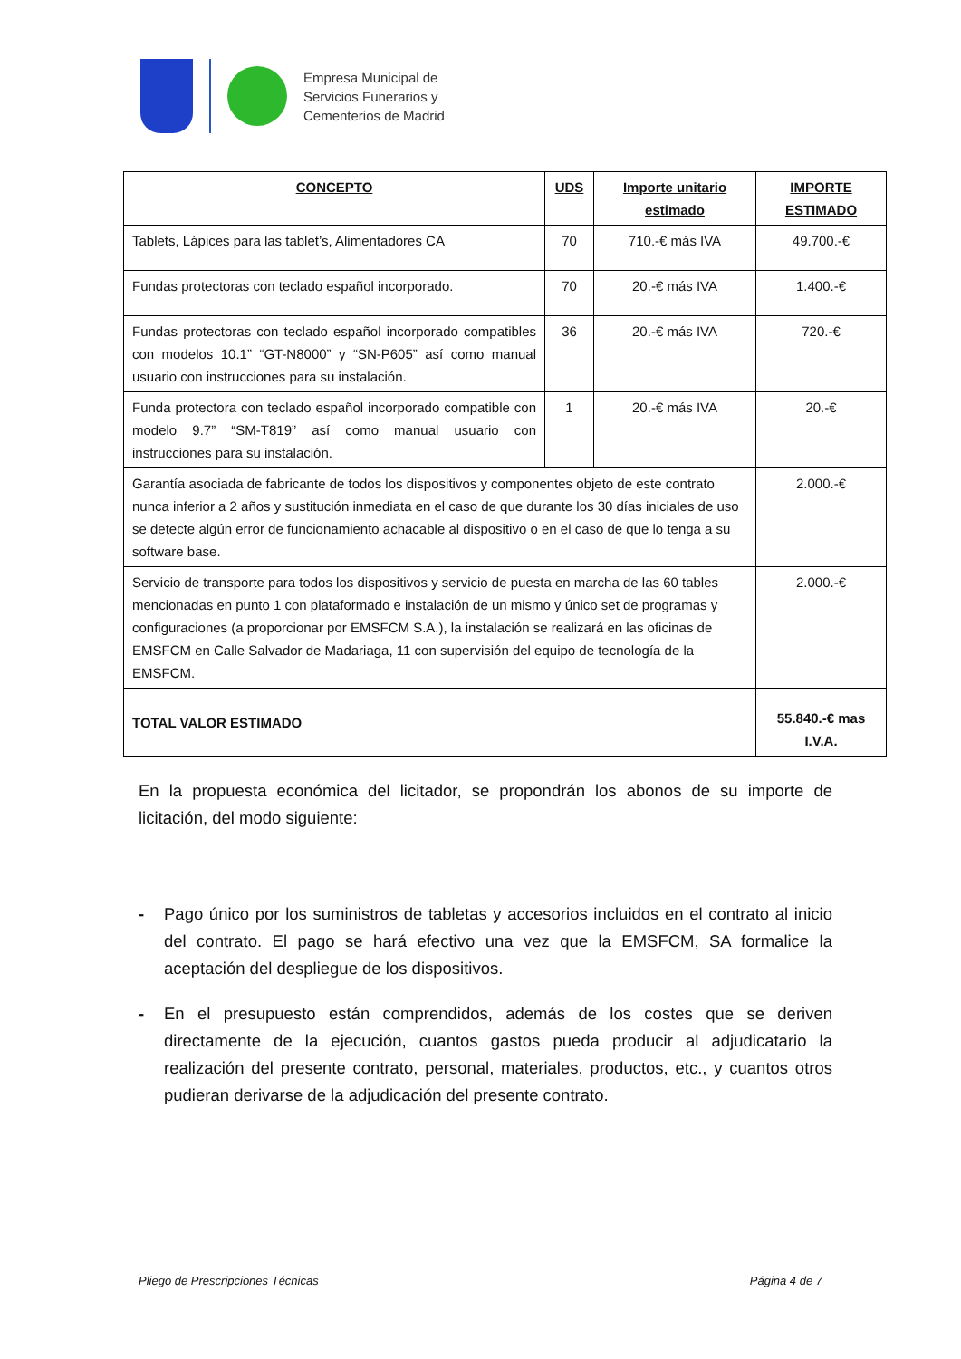Empresa Municipal de
Servicios Funerarios y
Cementerios de Madrid
| CONCEPTO | UDS | Importe unitario estimado | IMPORTE ESTIMADO |
| --- | --- | --- | --- |
| Tablets, Lápices para las tablet’s, Alimentadores CA | 70 | 710.-€ más IVA | 49.700.-€ |
| Fundas protectoras con teclado español incorporado. | 70 | 20.-€ más IVA | 1.400.-€ |
| Fundas protectoras con teclado español incorporado compatibles con modelos 10.1” “GT-N8000” y “SN-P605” así como manual usuario con instrucciones para su instalación. | 36 | 20.-€ más IVA | 720.-€ |
| Funda protectora con teclado español incorporado compatible con modelo 9.7” “SM-T819” así como manual usuario con instrucciones para su instalación. | 1 | 20.-€ más IVA | 20.-€ |
| Garantía asociada de fabricante de todos los dispositivos y componentes objeto de este contrato nunca inferior a 2 años y sustitución inmediata en el caso de que durante los 30 días iniciales de uso se detecte algún error de funcionamiento achacable al dispositivo o en el caso de que lo tenga a su software base. | | | 2.000.-€ |
| Servicio de transporte para todos los dispositivos y servicio de puesta en marcha de las 60 tables mencionadas en punto 1 con plataformado e instalación de un mismo y único set de programas y configuraciones (a proporcionar por EMSFCM S.A.), la instalación se realizará en las oficinas de EMSFCM en Calle Salvador de Madariaga, 11 con supervisión del equipo de tecnología de la EMSFCM. | | | 2.000.-€ |
| TOTAL VALOR ESTIMADO | | | 55.840.-€ mas I.V.A. |
En la propuesta económica del licitador, se propondrán los abonos de su importe de licitación, del modo siguiente:
- Pago único por los suministros de tabletas y accesorios incluidos en el contrato al inicio del contrato. El pago se hará efectivo una vez que la EMSFCM, SA formalice la aceptación del despliegue de los dispositivos.
- En el presupuesto están comprendidos, además de los costes que se deriven directamente de la ejecución, cuantos gastos pueda producir al adjudicatario la realización del presente contrato, personal, materiales, productos, etc., y cuantos otros pudieran derivarse de la adjudicación del presente contrato.
Pliego de Prescripciones Técnicas Página 4 de 7